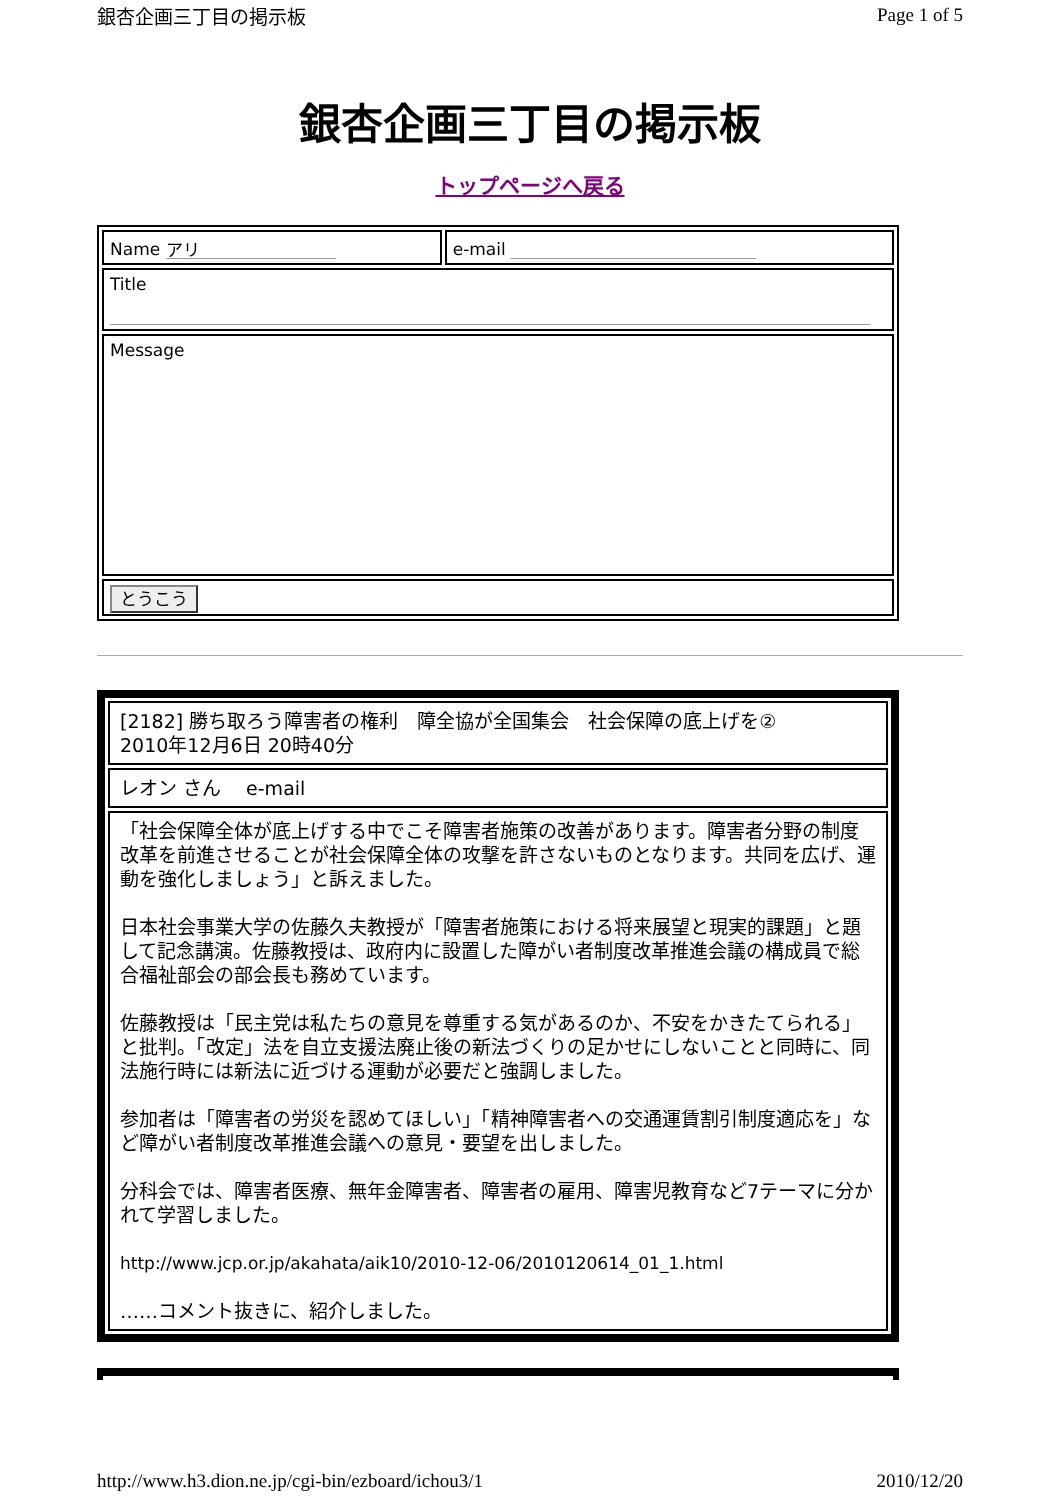銀杏企画三丁目の掲示板 Page 1 of 5
銀杏企画三丁目の掲示板
トップページへ戻る
| Name アリ | e-mail |
| Title | |
| Message | |
| とうこう | |
| [2182] 勝ち取ろう障害者の権利 障全協が全国集会 社会保障の底上げを② 2010年12月6日 20時40分 |
| レオン さん e-mail |
| 「社会保障全体が底上げする中でこそ障害者施策の改善があります。障害者分野の制度改革を前進させることが社会保障全体の攻撃を許さないものとなります。共同を広げ、運動を強化しましょう」と訴えました。 日本社会事業大学の佐藤久夫教授が「障害者施策における将来展望と現実的課題」と題して記念講演。佐藤教授は、政府内に設置した障がい者制度改革推進会議の構成員で総合福祉部会の部会長も務めています。 佐藤教授は「民主党は私たちの意見を尊重する気があるのか、不安をかきたてられる」と批判。「改定」法を自立支援法廃止後の新法づくりの足かせにしないことと同時に、同法施行時には新法に近づける運動が必要だと強調しました。 参加者は「障害者の労災を認めてほしい」「精神障害者への交通運賃割引制度適応を」など障がい者制度改革推進会議への意見・要望を出しました。 分科会では、障害者医療、無年金障害者、障害者の雇用、障害児教育など7テーマに分かれて学習しました。 http://www.jcp.or.jp/akahata/aik10/2010-12-06/2010120614_01_1.html ……コメント抜きに、紹介しました。 |
http://www.h3.dion.ne.jp/cgi-bin/ezboard/ichou3/1 2010/12/20